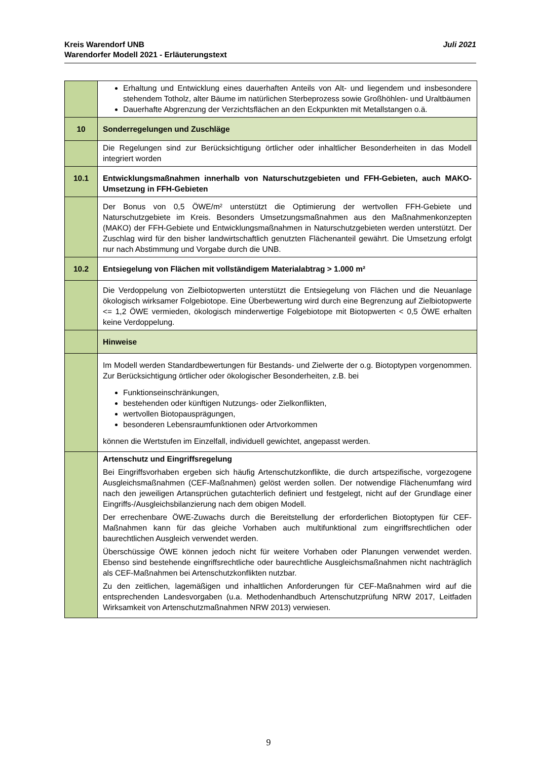Juli 2021 Kreis Warendorf UNB
Warendorfer Modell 2021 - Erläuterungstext
| | Erhaltung und Entwicklung eines dauerhaften Anteils von Alt- und liegendem und insbesondere stehendem Totholz, alter Bäume im natürlichen Sterbeprozess sowie Großhöhlen- und Uraltbäumen Dauerhafte Abgrenzung der Verzichtsflächen an den Eckpunkten mit Metallstangen o.ä. |
| 10 | Sonderregelungen und Zuschläge |
| | Die Regelungen sind zur Berücksichtigung örtlicher oder inhaltlicher Besonderheiten in das Modell integriert worden |
| 10.1 | Entwicklungsmaßnahmen innerhalb von Naturschutzgebieten und FFH-Gebieten, auch MAKO-Umsetzung in FFH-Gebieten |
| | Der Bonus von 0,5 ÖWE/m² unterstützt die Optimierung der wertvollen FFH-Gebiete und Naturschutzgebiete im Kreis. Besonders Umsetzungsmaßnahmen aus den Maßnahmenkonzepten (MAKO) der FFH-Gebiete und Entwicklungsmaßnahmen in Naturschutzgebieten werden unterstützt. Der Zuschlag wird für den bisher landwirtschaftlich genutzten Flächenanteil gewährt. Die Umsetzung erfolgt nur nach Abstimmung und Vorgabe durch die UNB. |
| 10.2 | Entsiegelung von Flächen mit vollständigem Materialabtrag > 1.000 m² |
| | Die Verdoppelung von Zielbiotopwerten unterstützt die Entsiegelung von Flächen und die Neuanlage ökologisch wirksamer Folgebiotope. Eine Überbewertung wird durch eine Begrenzung auf Zielbiotopwerte <= 1,2 ÖWE vermieden, ökologisch minderwertige Folgebiotope mit Biotopwerten < 0,5 ÖWE erhalten keine Verdoppelung. |
| | Hinweise |
| | Im Modell werden Standardbewertungen für Bestands- und Zielwerte der o.g. Biotoptypen vorgenommen. Zur Berücksichtigung örtlicher oder ökologischer Besonderheiten, z.B. bei Funktionseinschränkungen, bestehenden oder künftigen Nutzungs- oder Zielkonflikten, wertvollen Biotopausprägungen, besonderen Lebensraumfunktionen oder Artvorkommen können die Wertstufen im Einzelfall, individuell gewichtet, angepasst werden. |
| | Artenschutz und Eingriffsregelung Bei Eingriffsvorhaben ergeben sich häufig Artenschutzkonflikte, die durch artspezifische, vorgezogene Ausgleichsmaßnahmen (CEF-Maßnahmen) gelöst werden sollen. Der notwendige Flächenumfang wird nach den jeweiligen Artansprüchen gutachterlich definiert und festgelegt, nicht auf der Grundlage einer Eingriffs-/Ausgleichsbilanzierung nach dem obigen Modell. Der errechenbare ÖWE-Zuwachs durch die Bereitstellung der erforderlichen Biotoptypen für CEF-Maßnahmen kann für das gleiche Vorhaben auch multifunktional zum eingriffsrechtlichen oder baurechtlichen Ausgleich verwendet werden. Überschüssige ÖWE können jedoch nicht für weitere Vorhaben oder Planungen verwendet werden. Ebenso sind bestehende eingriffsrechtliche oder baurechtliche Ausgleichsmaßnahmen nicht nachträglich als CEF-Maßnahmen bei Artenschutzkonflikten nutzbar. Zu den zeitlichen, lagemäßigen und inhaltlichen Anforderungen für CEF-Maßnahmen wird auf die entsprechenden Landesvorgaben (u.a. Methodenhandbuch Artenschutzprüfung NRW 2017, Leitfaden Wirksamkeit von Artenschutzmaßnahmen NRW 2013) verwiesen. |
9